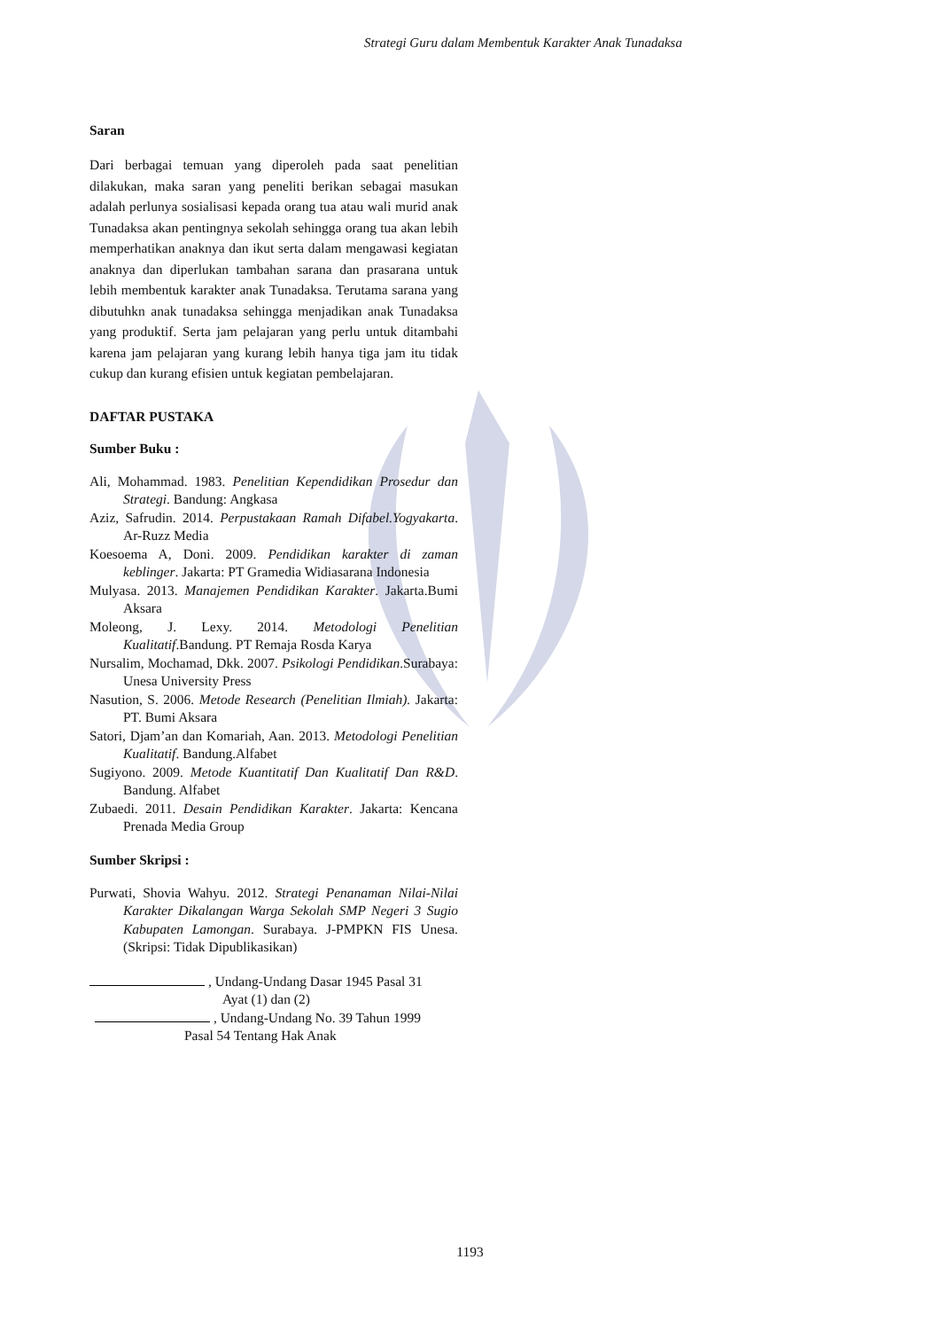Strategi Guru dalam Membentuk Karakter Anak Tunadaksa
Saran
Dari berbagai temuan yang diperoleh pada saat penelitian dilakukan, maka saran yang peneliti berikan sebagai masukan adalah perlunya sosialisasi kepada orang tua atau wali murid anak Tunadaksa akan pentingnya sekolah sehingga orang tua akan lebih memperhatikan anaknya dan ikut serta dalam mengawasi kegiatan anaknya dan diperlukan tambahan sarana dan prasarana untuk lebih membentuk karakter anak Tunadaksa. Terutama sarana yang dibutuhkn anak tunadaksa sehingga menjadikan anak Tunadaksa yang produktif. Serta jam pelajaran yang perlu untuk ditambahi karena jam pelajaran yang kurang lebih hanya tiga jam itu tidak cukup dan kurang efisien untuk kegiatan pembelajaran.
DAFTAR PUSTAKA
Sumber Buku :
Ali, Mohammad. 1983. Penelitian Kependidikan Prosedur dan Strategi. Bandung: Angkasa
Aziz, Safrudin. 2014. Perpustakaan Ramah Difabel.Yogyakarta. Ar-Ruzz Media
Koesoema A, Doni. 2009. Pendidikan karakter di zaman keblinger. Jakarta: PT Gramedia Widiasarana Indonesia
Mulyasa. 2013. Manajemen Pendidikan Karakter. Jakarta.Bumi Aksara
Moleong, J. Lexy. 2014. Metodologi Penelitian Kualitatif.Bandung. PT Remaja Rosda Karya
Nursalim, Mochamad, Dkk. 2007. Psikologi Pendidikan.Surabaya: Unesa University Press
Nasution, S. 2006. Metode Research (Penelitian Ilmiah). Jakarta: PT. Bumi Aksara
Satori, Djam’an dan Komariah, Aan. 2013. Metodologi Penelitian Kualitatif. Bandung.Alfabet
Sugiyono. 2009. Metode Kuantitatif Dan Kualitatif Dan R&D. Bandung. Alfabet
Zubaedi. 2011. Desain Pendidikan Karakter. Jakarta: Kencana Prenada Media Group
Sumber Skripsi :
Purwati, Shovia Wahyu. 2012. Strategi Penanaman Nilai-Nilai Karakter Dikalangan Warga Sekolah SMP Negeri 3 Sugio Kabupaten Lamongan. Surabaya. J-PMPKN FIS Unesa. (Skripsi: Tidak Dipublikasikan)
, Undang-Undang Dasar 1945 Pasal 31
Ayat (1) dan (2)
, Undang-Undang No. 39 Tahun 1999
Pasal 54 Tentang Hak Anak
1193